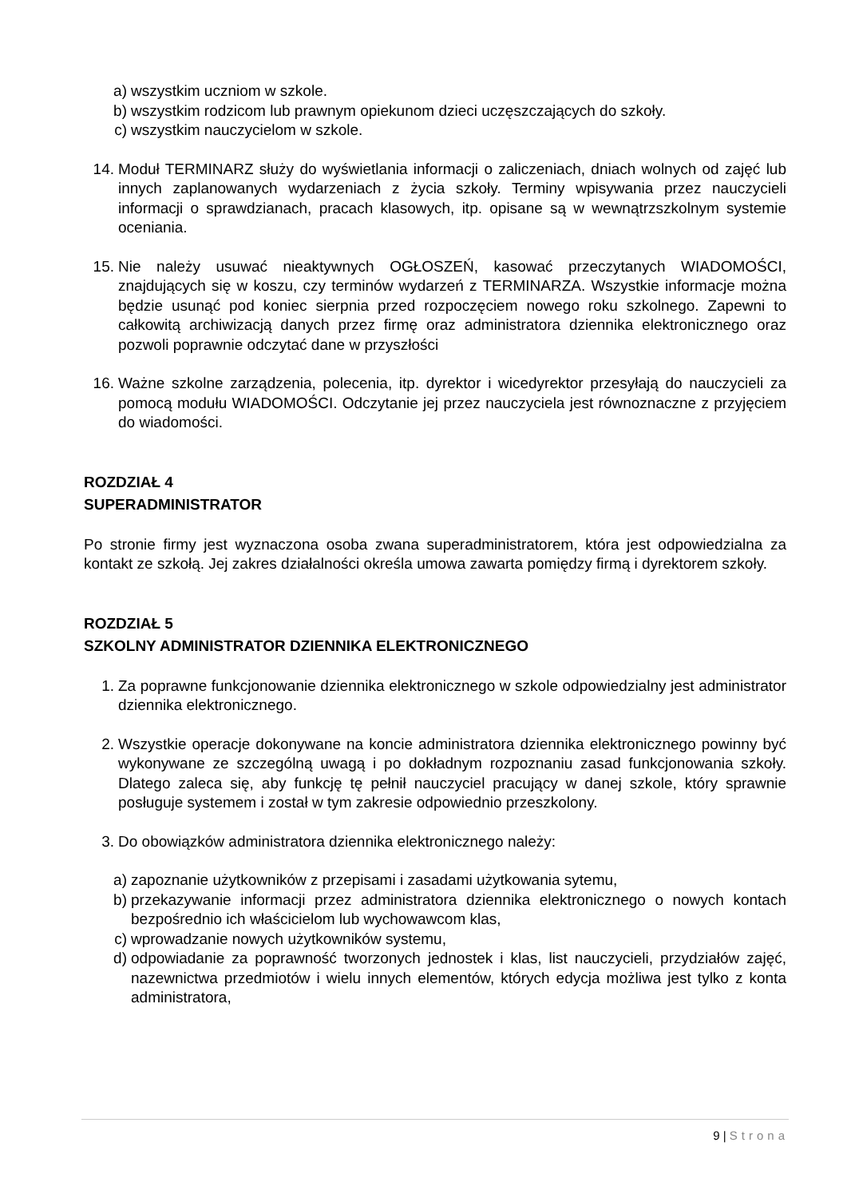a) wszystkim uczniom w szkole.
b) wszystkim rodzicom lub prawnym opiekunom dzieci uczęszczających do szkoły.
c) wszystkim nauczycielom w szkole.
14. Moduł TERMINARZ służy do wyświetlania informacji o zaliczeniach, dniach wolnych od zajęć lub innych zaplanowanych wydarzeniach z życia szkoły. Terminy wpisywania przez nauczycieli informacji o sprawdzianach, pracach klasowych, itp. opisane są w wewnątrzszkolnym systemie oceniania.
15. Nie należy usuwać nieaktywnych OGŁOSZEŃ, kasować przeczytanych WIADOMOŚCI, znajdujących się w koszu, czy terminów wydarzeń z TERMINARZA. Wszystkie informacje można będzie usunąć pod koniec sierpnia przed rozpoczęciem nowego roku szkolnego. Zapewni to całkowitą archiwizacją danych przez firmę oraz administratora dziennika elektronicznego oraz pozwoli poprawnie odczytać dane w przyszłości
16. Ważne szkolne zarządzenia, polecenia, itp. dyrektor i wicedyrektor przesyłają do nauczycieli za pomocą modułu WIADOMOŚCI. Odczytanie jej przez nauczyciela jest równoznaczne z przyjęciem do wiadomości.
ROZDZIAŁ 4
SUPERADMINISTRATOR
Po stronie firmy jest wyznaczona osoba zwana superadministratorem, która jest odpowiedzialna za kontakt ze szkołą. Jej zakres działalności określa umowa zawarta pomiędzy firmą i dyrektorem szkoły.
ROZDZIAŁ 5
SZKOLNY ADMINISTRATOR DZIENNIKA ELEKTRONICZNEGO
1. Za poprawne funkcjonowanie dziennika elektronicznego w szkole odpowiedzialny jest administrator dziennika elektronicznego.
2. Wszystkie operacje dokonywane na koncie administratora dziennika elektronicznego powinny być wykonywane ze szczególną uwagą i po dokładnym rozpoznaniu zasad funkcjonowania szkoły. Dlatego zaleca się, aby funkcję tę pełnił nauczyciel pracujący w danej szkole, który sprawnie posługuje systemem i został w tym zakresie odpowiednio przeszkolony.
3. Do obowiązków administratora dziennika elektronicznego należy:
a) zapoznanie użytkowników z przepisami i zasadami użytkowania sytemu,
b) przekazywanie informacji przez administratora dziennika elektronicznego o nowych kontach bezpośrednio ich właścicielom lub wychowawcom klas,
c) wprowadzanie nowych użytkowników systemu,
d) odpowiadanie za poprawność tworzonych jednostek i klas, list nauczycieli, przydziałów zajęć, nazewnictwa przedmiotów i wielu innych elementów, których edycja możliwa jest tylko z konta administratora,
9 | Strona